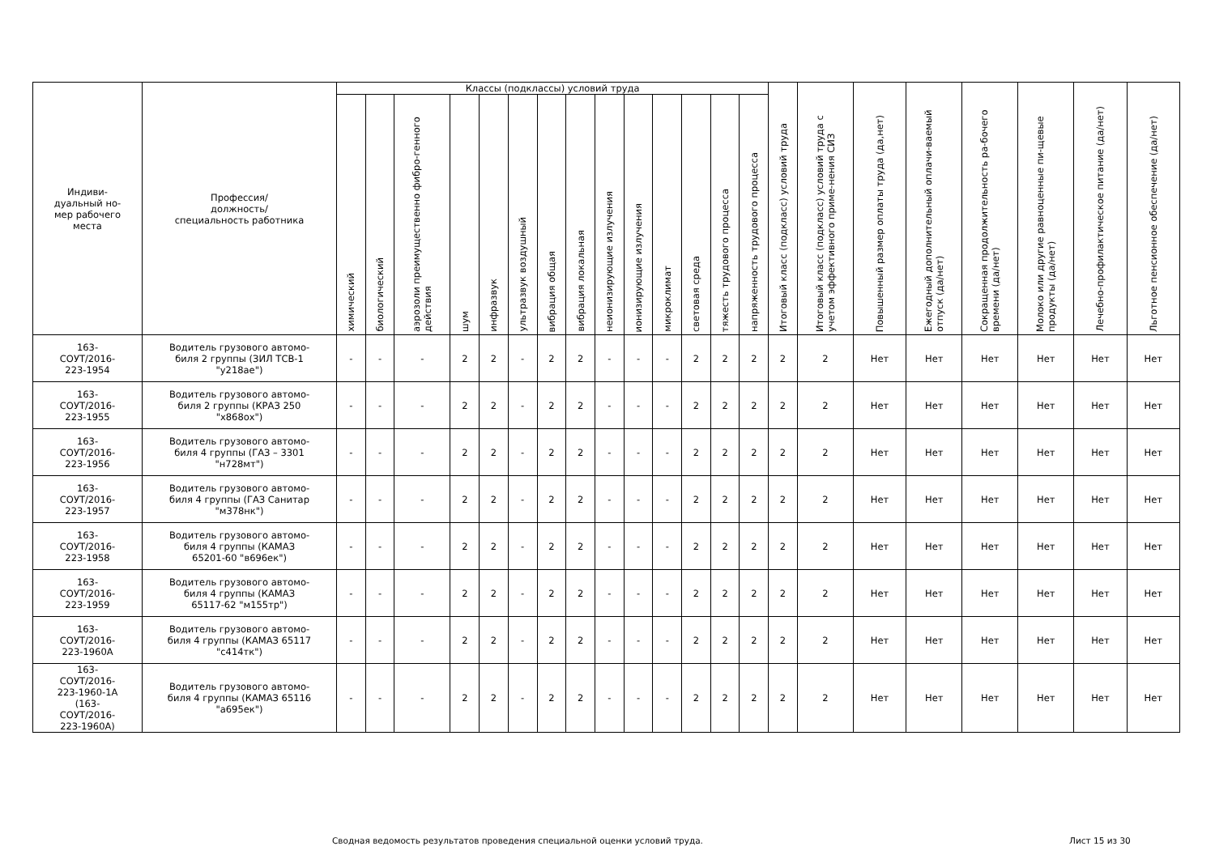| Индиви- дуальный но- мер рабочего места | Профессия/ должность/ специальность работника | Классы (подклассы) условий труда | | | | | | | | | | | | | | Итоговый класс (подкласс) условий труда | Итоговый класс (подкласс) условий труда с учетом эффективного приме-нения СИЗ | Повышенный размер оплаты труда (да,нет) | Ежегодный дополнительный оплачи-ваемый отпуск (да/нет) | Сокращенная продолжительность ра-бочего времени (да/нет) | Молоко или другие равноценные пи-щевые продукты (да/нет) | Лечебно-профилактическое питание (да/нет) | Льготное пенсионное обеспечение (да/нет) |
| --- | --- | --- | --- | --- | --- | --- | --- | --- | --- | --- | --- | --- | --- | --- | --- | --- | --- | --- | --- | --- | --- | --- | --- |
| | | химический | биологический | аэрозоли преимущественно фибро-генного действия | шум | инфразвук | ультразвук воздушный | вибрация общая | вибрация локальная | неионизирующие излучения | ионизирующие излучения | микроклимат | световая среда | тяжесть трудового процесса | напряженность трудового процесса | | | | | | | | |
| 163- СОУТ/2016- 223-1954 | Водитель грузового автомо- биля 2 группы (ЗИЛ ТСВ-1 "у218ае") | - | - | - | 2 | 2 | - | 2 | 2 | - | - | - | 2 | 2 | 2 | 2 | 2 | Нет | Нет | Нет | Нет | Нет | Нет |
| 163- СОУТ/2016- 223-1955 | Водитель грузового автомо- биля 2 группы (КРАЗ 250 "х868ох") | - | - | - | 2 | 2 | - | 2 | 2 | - | - | - | 2 | 2 | 2 | 2 | 2 | Нет | Нет | Нет | Нет | Нет | Нет |
| 163- СОУТ/2016- 223-1956 | Водитель грузового автомо- биля 4 группы (ГАЗ – 3301 "н728мт") | - | - | - | 2 | 2 | - | 2 | 2 | - | - | - | 2 | 2 | 2 | 2 | 2 | Нет | Нет | Нет | Нет | Нет | Нет |
| 163- СОУТ/2016- 223-1957 | Водитель грузового автомо- биля 4 группы (ГАЗ Санитар "м378нк") | - | - | - | 2 | 2 | - | 2 | 2 | - | - | - | 2 | 2 | 2 | 2 | 2 | Нет | Нет | Нет | Нет | Нет | Нет |
| 163- СОУТ/2016- 223-1958 | Водитель грузового автомо- биля 4 группы (КАМАЗ 65201-60 "в696ек") | - | - | - | 2 | 2 | - | 2 | 2 | - | - | - | 2 | 2 | 2 | 2 | 2 | Нет | Нет | Нет | Нет | Нет | Нет |
| 163- СОУТ/2016- 223-1959 | Водитель грузового автомо- биля 4 группы (КАМАЗ 65117-62 "м155тр") | - | - | - | 2 | 2 | - | 2 | 2 | - | - | - | 2 | 2 | 2 | 2 | 2 | Нет | Нет | Нет | Нет | Нет | Нет |
| 163- СОУТ/2016- 223-1960А | Водитель грузового автомо- биля 4 группы (КАМАЗ 65117 "с414тк") | - | - | - | 2 | 2 | - | 2 | 2 | - | - | - | 2 | 2 | 2 | 2 | 2 | Нет | Нет | Нет | Нет | Нет | Нет |
| 163- СОУТ/2016- 223-1960-1А (163- СОУТ/2016- 223-1960А) | Водитель грузового автомо- биля 4 группы (КАМАЗ 65116 "а695ек") | - | - | - | 2 | 2 | - | 2 | 2 | - | - | - | 2 | 2 | 2 | 2 | 2 | Нет | Нет | Нет | Нет | Нет | Нет |
Сводная ведомость результатов проведения специальной оценки условий труда.
Лист 15 из 30